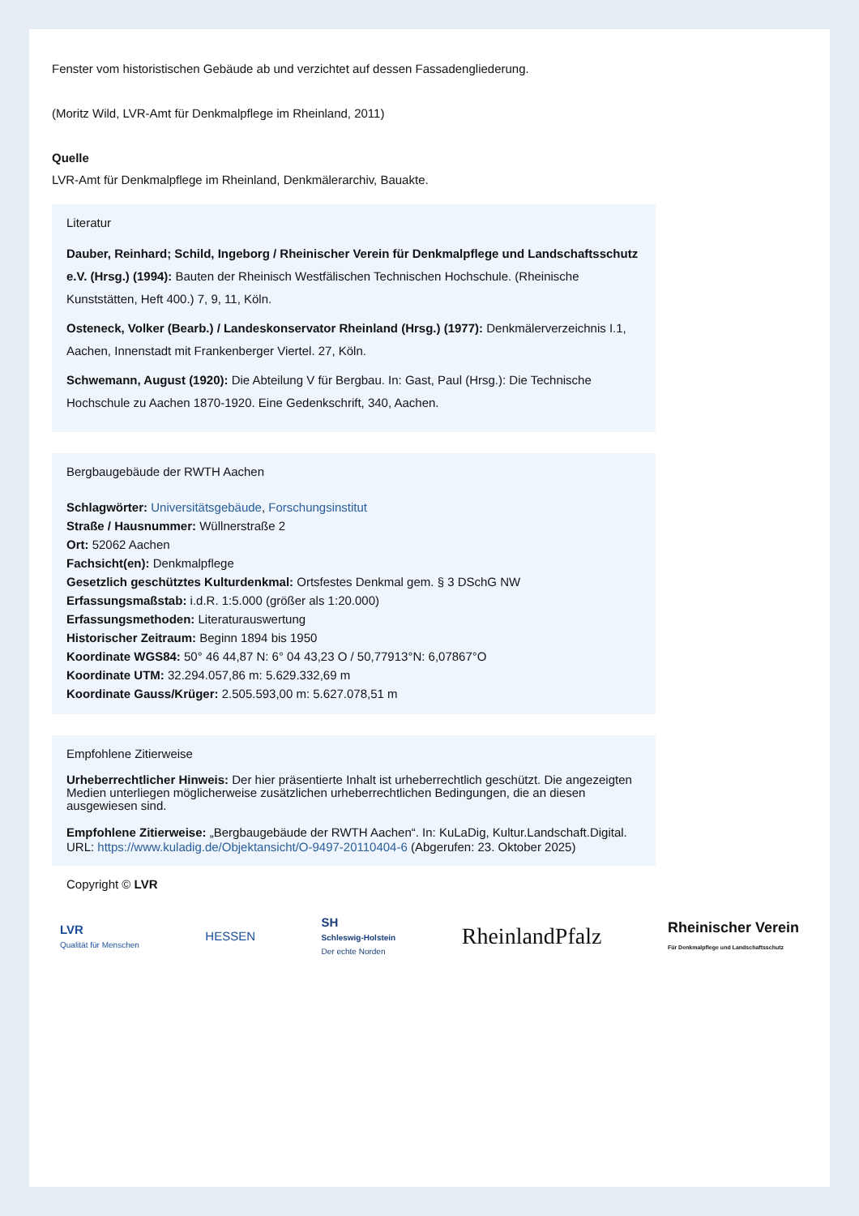Fenster vom historistischen Gebäude ab und verzichtet auf dessen Fassadengliederung.
(Moritz Wild, LVR-Amt für Denkmalpflege im Rheinland, 2011)
Quelle
LVR-Amt für Denkmalpflege im Rheinland, Denkmälerarchiv, Bauakte.
Literatur
Dauber, Reinhard; Schild, Ingeborg / Rheinischer Verein für Denkmalpflege und Landschaftsschutz e.V. (Hrsg.) (1994): Bauten der Rheinisch Westfälischen Technischen Hochschule. (Rheinische Kunststätten, Heft 400.) 7, 9, 11, Köln.
Osteneck, Volker (Bearb.) / Landeskonservator Rheinland (Hrsg.) (1977): Denkmälerverzeichnis I.1, Aachen, Innenstadt mit Frankenberger Viertel. 27, Köln.
Schwemann, August (1920): Die Abteilung V für Bergbau. In: Gast, Paul (Hrsg.): Die Technische Hochschule zu Aachen 1870-1920. Eine Gedenkschrift, 340, Aachen.
Bergbaugebäude der RWTH Aachen
Schlagwörter: Universitätsgebäude, Forschungsinstitut
Straße / Hausnummer: Wüllnerstraße 2
Ort: 52062 Aachen
Fachsicht(en): Denkmalpflege
Gesetzlich geschütztes Kulturdenkmal: Ortsfestes Denkmal gem. § 3 DSchG NW
Erfassungsmaßstab: i.d.R. 1:5.000 (größer als 1:20.000)
Erfassungsmethoden: Literaturauswertung
Historischer Zeitraum: Beginn 1894 bis 1950
Koordinate WGS84: 50° 46 44,87 N: 6° 04 43,23 O / 50,77913°N: 6,07867°O
Koordinate UTM: 32.294.057,86 m: 5.629.332,69 m
Koordinate Gauss/Krüger: 2.505.593,00 m: 5.627.078,51 m
Empfohlene Zitierweise
Urheberrechtlicher Hinweis: Der hier präsentierte Inhalt ist urheberrechtlich geschützt. Die angezeigten Medien unterliegen möglicherweise zusätzlichen urheberrechtlichen Bedingungen, die an diesen ausgewiesen sind.
Empfohlene Zitierweise: „Bergbaugebäude der RWTH Aachen“. In: KuLaDig, Kultur.Landschaft.Digital. URL: https://www.kuladig.de/Objektansicht/O-9497-20110404-6 (Abgerufen: 23. Oktober 2025)
Copyright © LVR
LVR
Qualität für Menschen
HESSEN
SH
Schleswig-Holstein
Der echte Norden
RheinlandPfalz
Rheinischer Verein
Für Denkmalpflege und Landschaftsschutz